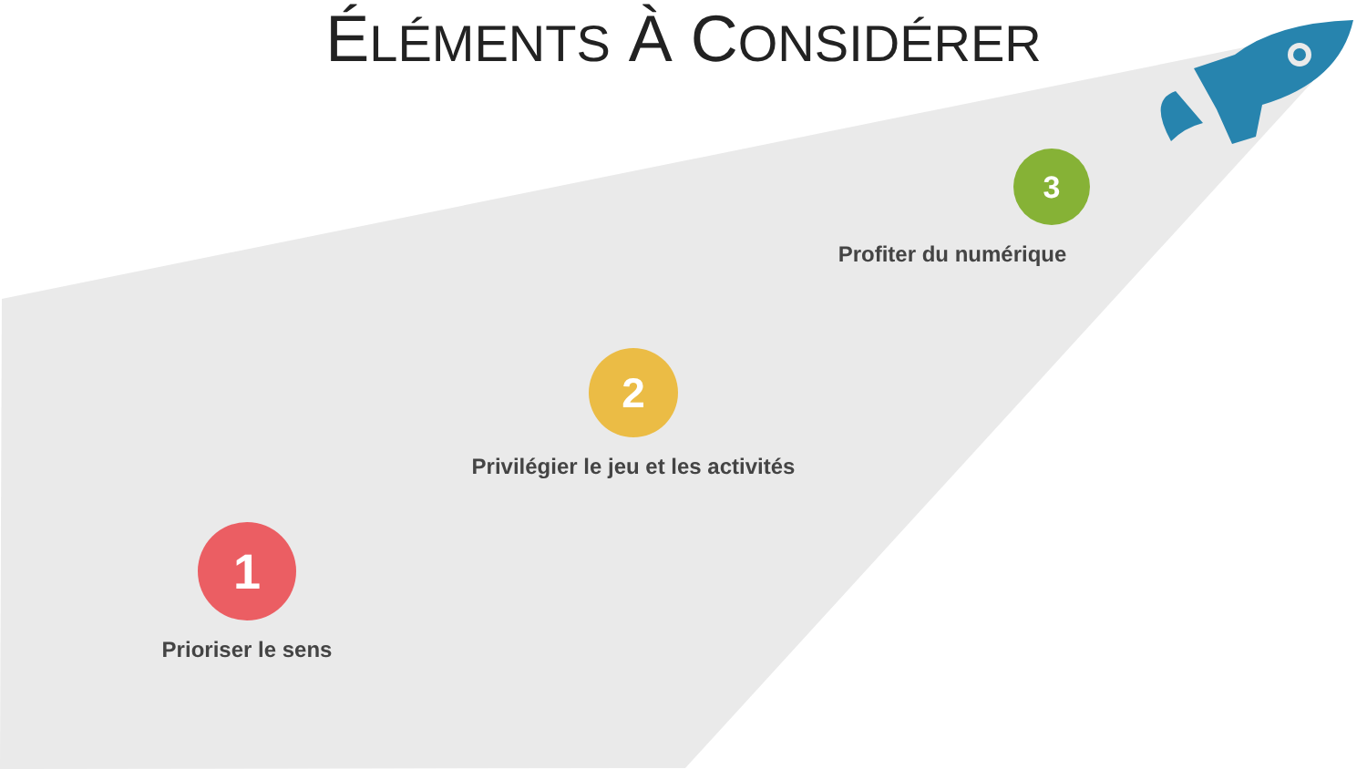ÉLÉMENTS À CONSIDÉRER
3
Profiter du numérique
2
Privilégier le jeu et les activités
1
Prioriser le sens